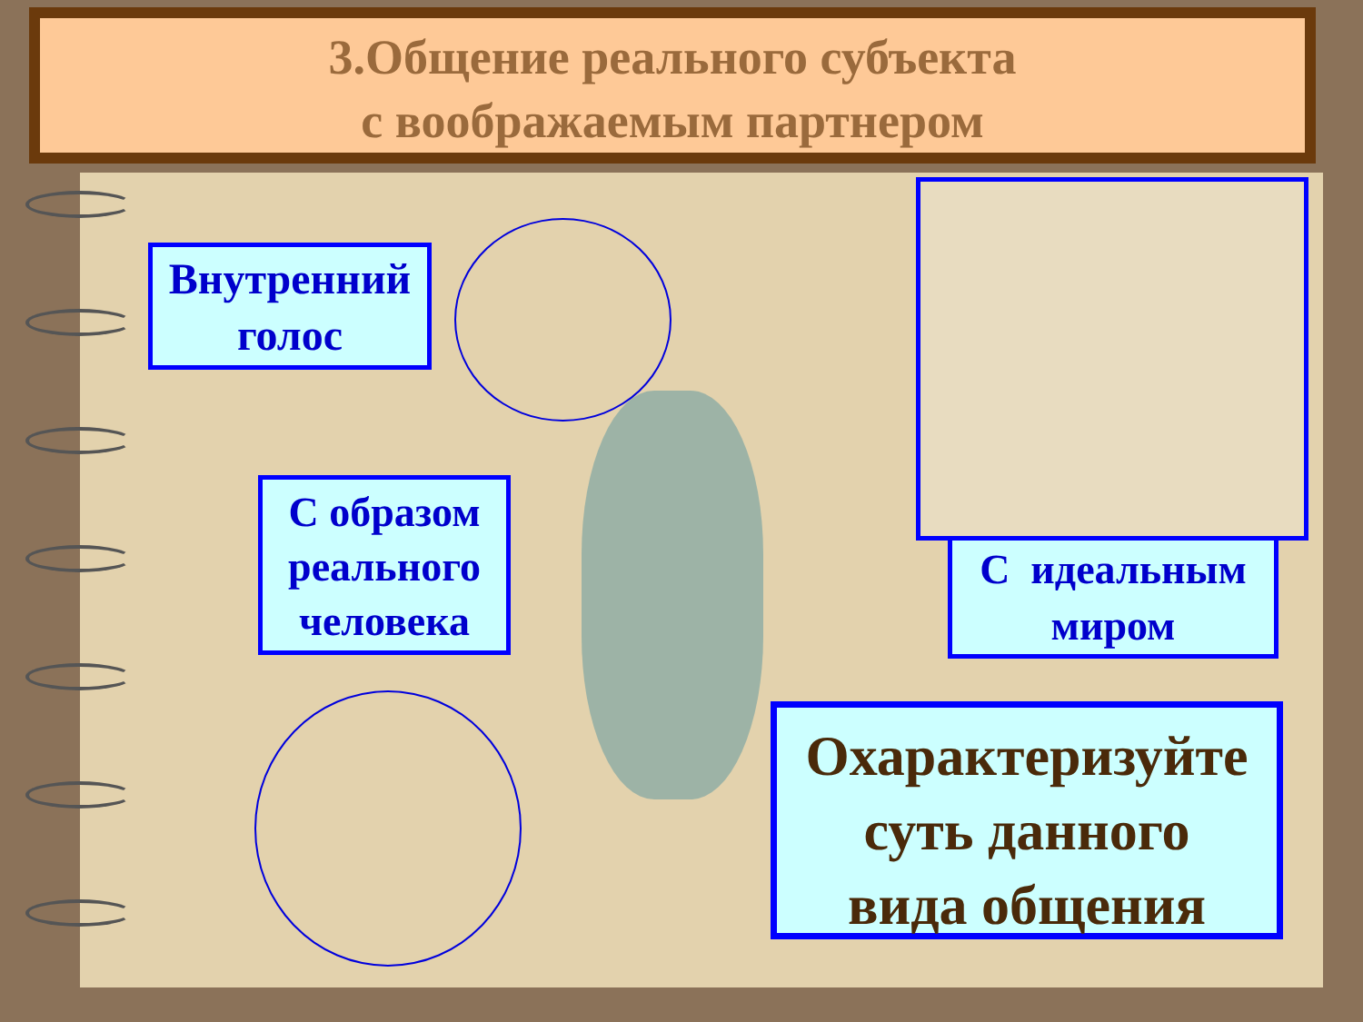3.Общение реального субъекта
с воображаемым партнером
Внутренний
голос
С образом
реального
человека
С идеальным
миром
Охарактеризуйте
суть данного
вида общения